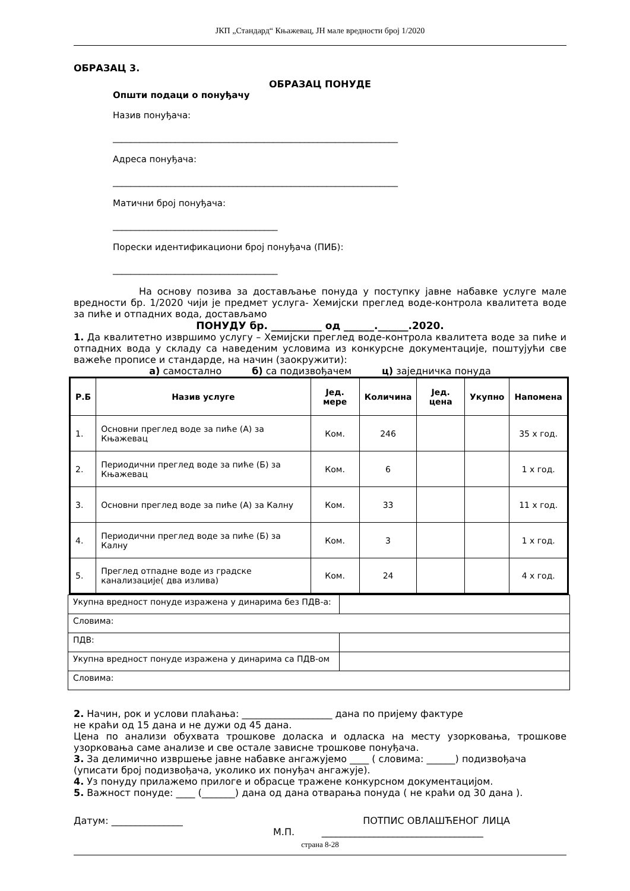ЈКП „Стандард“ Књажевац, ЈН мале вредности број 1/2020
ОБРАЗАЦ 3.
ОБРАЗАЦ ПОНУДЕ
Општи подаци о понуђачу
Назив понуђача:
________________________________________________________________
Адреса понуђача:
________________________________________________________________
Матични број понуђача:
_____________________________________
Порески идентификациони број понуђача (ПИБ):
_____________________________________
На основу позива за достављање понуда у поступку јавне набавке услуге мале вредности бр. 1/2020 чији је предмет услуга- Хемијски преглед воде-контрола квалитета воде за пиће и отпадних вода, достављамо
ПОНУДУ бр. __________ од ______.______.2020.
1. Да квалитетно извршимо услугу – Хемијски преглед воде-контрола квалитета воде за пиће и отпадних вода у складу са наведеним условима из конкурсне документације, поштујући све важеће прописе и стандарде, на начин (заокружити):
а) самостално б) са подизвођачем ц) заједничка понуда
| Р.Б | Назив услуге | Јед. мере | Количина | Јед. цена | Укупно | Напомена |
| --- | --- | --- | --- | --- | --- | --- |
| 1. | Основни преглед воде за пиће (А) за Књажевац | Ком. | 246 | | | 35 x год. |
| 2. | Периодични преглед воде за пиће (Б) за Књажевац | Ком. | 6 | | | 1 x год. |
| 3. | Основни преглед воде за пиће (А) за Калну | Ком. | 33 | | | 11 x год. |
| 4. | Периодични преглед воде за пиће (Б) за Калну | Ком. | 3 | | | 1 x год. |
| 5. | Преглед отпадне воде из градске канализације( два излива) | Ком. | 24 | | | 4 x год. |
| Укупна вредност понуде изражена у динарима без ПДВ-а: | |
| Словима: | |
| ПДВ: | |
| Укупна вредност понуде изражена у динарима са ПДВ-ом | |
| Словима: | |
2. Начин, рок и услови плаћања: ___________________ дана по пријему фактуре
не краћи од 15 дана и не дужи од 45 дана.
Цена по анализи обухвата трошкове доласка и одласка на месту узорковања, трошкове узорковања саме анализе и све остале зависне трошкове понуђача.
3. За делимично извршење јавне набавке ангажујемо ____ ( словима: ______) подизвођача (уписати број подизвођача, уколико их понуђач ангажује).
4. Уз понуду прилажемо прилоге и обрасце тражене конкурсном документацијом.
5. Важност понуде: ____ (_______) дана од дана отварања понуда ( не краћи од 30 дана ).
Датум: _______________ ПОТПИС ОВЛАШЋЕНОГ ЛИЦА
М.П. __________________________________
страна 8-28